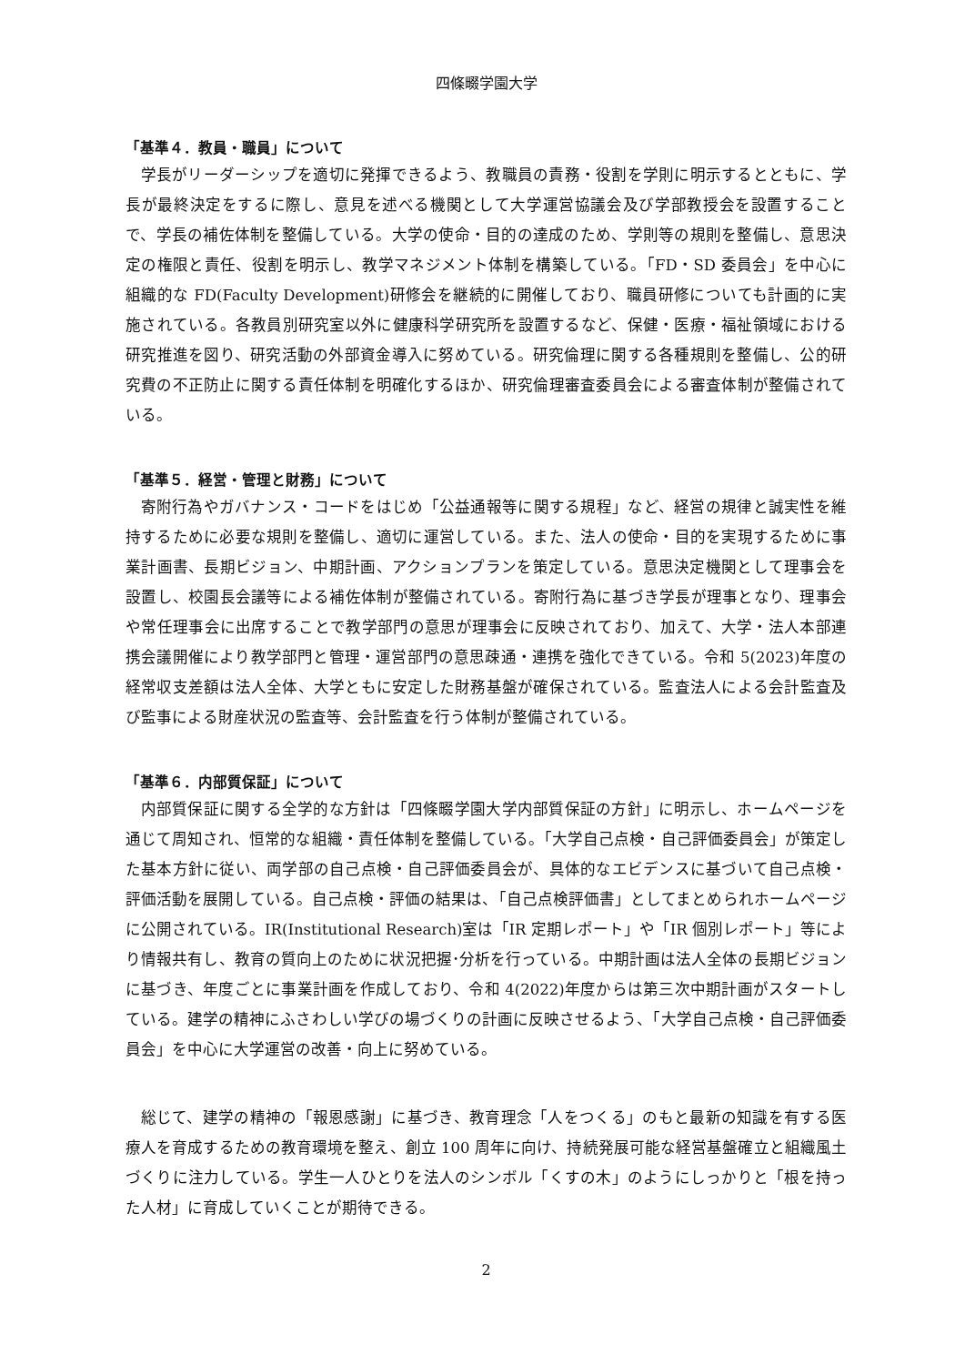四條畷学園大学
「基準４．教員・職員」について
学長がリーダーシップを適切に発揮できるよう、教職員の責務・役割を学則に明示するとともに、学長が最終決定をするに際し、意見を述べる機関として大学運営協議会及び学部教授会を設置することで、学長の補佐体制を整備している。大学の使命・目的の達成のため、学則等の規則を整備し、意思決定の権限と責任、役割を明示し、教学マネジメント体制を構築している。「FD・SD 委員会」を中心に組織的な FD(Faculty Development)研修会を継続的に開催しており、職員研修についても計画的に実施されている。各教員別研究室以外に健康科学研究所を設置するなど、保健・医療・福祉領域における研究推進を図り、研究活動の外部資金導入に努めている。研究倫理に関する各種規則を整備し、公的研究費の不正防止に関する責任体制を明確化するほか、研究倫理審査委員会による審査体制が整備されている。
「基準５．経営・管理と財務」について
寄附行為やガバナンス・コードをはじめ「公益通報等に関する規程」など、経営の規律と誠実性を維持するために必要な規則を整備し、適切に運営している。また、法人の使命・目的を実現するために事業計画書、長期ビジョン、中期計画、アクションプランを策定している。意思決定機関として理事会を設置し、校園長会議等による補佐体制が整備されている。寄附行為に基づき学長が理事となり、理事会や常任理事会に出席することで教学部門の意思が理事会に反映されており、加えて、大学・法人本部連携会議開催により教学部門と管理・運営部門の意思疎通・連携を強化できている。令和 5(2023)年度の経常収支差額は法人全体、大学ともに安定した財務基盤が確保されている。監査法人による会計監査及び監事による財産状況の監査等、会計監査を行う体制が整備されている。
「基準６．内部質保証」について
内部質保証に関する全学的な方針は「四條畷学園大学内部質保証の方針」に明示し、ホームページを通じて周知され、恒常的な組織・責任体制を整備している。「大学自己点検・自己評価委員会」が策定した基本方針に従い、両学部の自己点検・自己評価委員会が、具体的なエビデンスに基づいて自己点検・評価活動を展開している。自己点検・評価の結果は、「自己点検評価書」としてまとめられホームページに公開されている。IR(Institutional Research)室は「IR 定期レポート」や「IR 個別レポート」等により情報共有し、教育の質向上のために状況把握･分析を行っている。中期計画は法人全体の長期ビジョンに基づき、年度ごとに事業計画を作成しており、令和 4(2022)年度からは第三次中期計画がスタートしている。建学の精神にふさわしい学びの場づくりの計画に反映させるよう、「大学自己点検・自己評価委員会」を中心に大学運営の改善・向上に努めている。
総じて、建学の精神の「報恩感謝」に基づき、教育理念「人をつくる」のもと最新の知識を有する医療人を育成するための教育環境を整え、創立 100 周年に向け、持続発展可能な経営基盤確立と組織風土づくりに注力している。学生一人ひとりを法人のシンボル「くすの木」のようにしっかりと「根を持った人材」に育成していくことが期待できる。
2